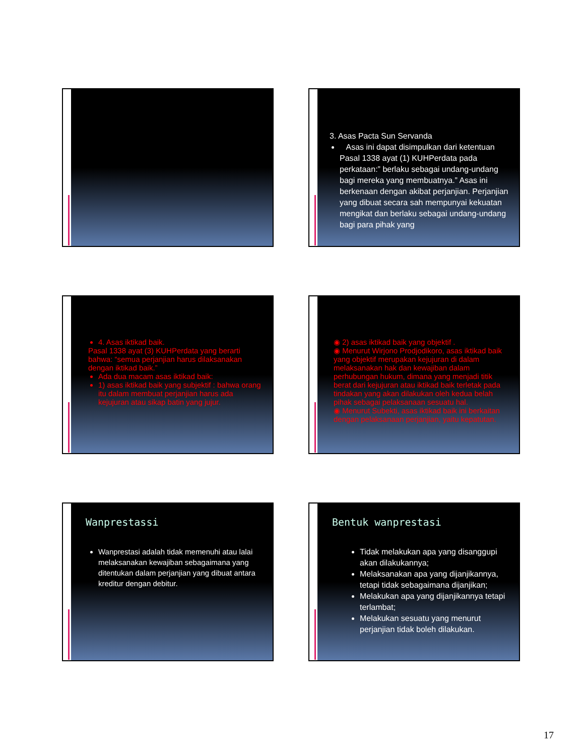3. Asas Pacta Sun Servanda
Asas ini dapat disimpulkan dari ketentuan Pasal 1338 ayat (1) KUHPerdata pada perkataan:” berlaku sebagai undang-undang bagi mereka yang membuatnya.” Asas ini berkenaan dengan akibat perjanjian. Perjanjian yang dibuat secara sah mempunyai kekuatan mengikat dan berlaku sebagai undang-undang bagi para pihak yang
4. Asas iktikad baik.
Pasal 1338 ayat (3) KUHPerdata yang berarti bahwa: “semua perjanjian harus dilaksanakan dengan iktikad baik.”
Ada dua macam asas iktikad baik:
1) asas iktikad baik yang subjektif : bahwa orang itu dalam membuat perjanjian harus ada kejujuran atau sikap batin yang jujur.
◉ 2) asas iktikad baik yang objektif .
◉ Menurut Wirjono Prodjodikoro, asas iktikad baik yang objektif merupakan kejujuran di dalam melaksanakan hak dan kewajiban dalam perhubungan hukum, dimana yang menjadi titik berat dari kejujuran atau iktikad baik terletak pada tindakan yang akan dilakukan oleh kedua belah pihak sebagai pelaksanaan sesuatu hal.
◉ Menurut Subekti, asas iktikad baik ini berkaitan dengan pelaksanaan perjanjian, yaitu kepatutan.
Wanprestassi
Wanprestasi adalah tidak memenuhi atau lalai melaksanakan kewajiban sebagaimana yang ditentukan dalam perjanjian yang dibuat antara kreditur dengan debitur.
Bentuk wanprestasi
Tidak melakukan apa yang disanggupi akan dilakukannya;
Melaksanakan apa yang dijanjikannya, tetapi tidak sebagaimana dijanjikan;
Melakukan apa yang dijanjikannya tetapi terlambat;
Melakukan sesuatu yang menurut perjanjian tidak boleh dilakukan.
17